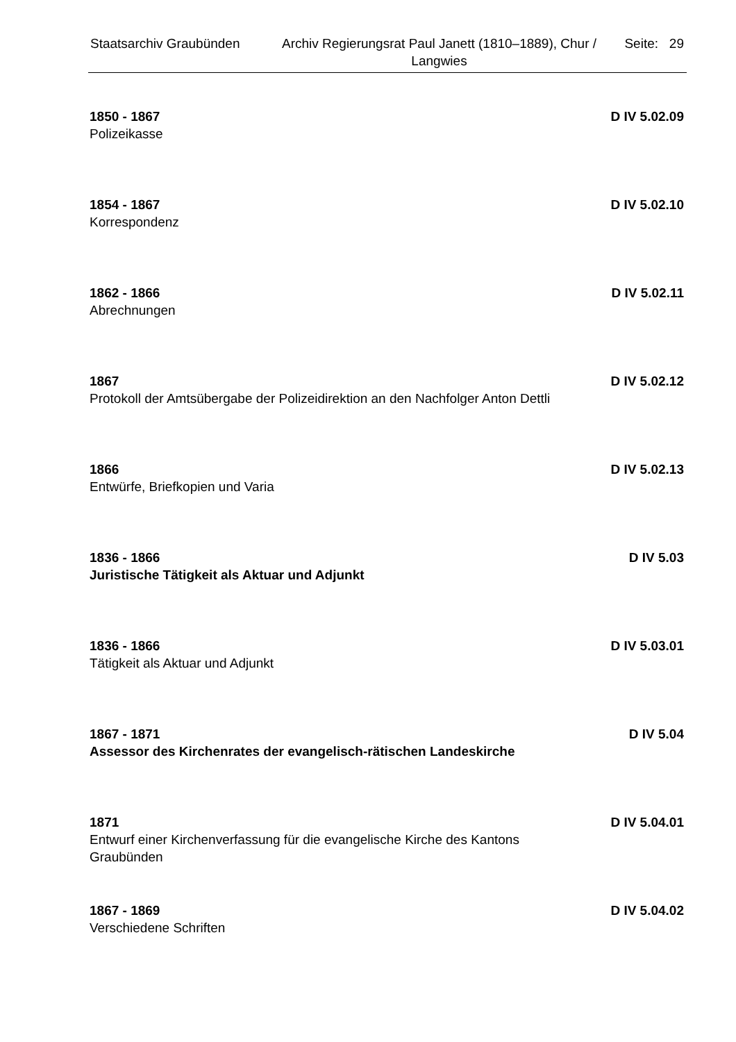Staatsarchiv Graubünden
Archiv Regierungsrat Paul Janett (1810–1889), Chur / Langwies
Seite: 29
1850 - 1867 D IV 5.02.09
Polizeikasse
1854 - 1867 D IV 5.02.10
Korrespondenz
1862 - 1866 D IV 5.02.11
Abrechnungen
1867 D IV 5.02.12
Protokoll der Amtsübergabe der Polizeidirektion an den Nachfolger Anton Dettli
1866 D IV 5.02.13
Entwürfe, Briefkopien und Varia
1836 - 1866 D IV 5.03
Juristische Tätigkeit als Aktuar und Adjunkt
1836 - 1866 D IV 5.03.01
Tätigkeit als Aktuar und Adjunkt
1867 - 1871 D IV 5.04
Assessor des Kirchenrates der evangelisch-rätischen Landeskirche
1871 D IV 5.04.01
Entwurf einer Kirchenverfassung für die evangelische Kirche des Kantons Graubünden
1867 - 1869 D IV 5.04.02
Verschiedene Schriften